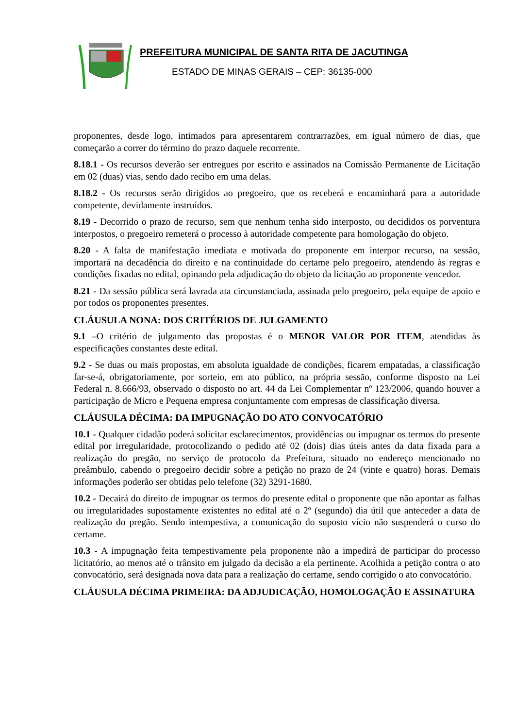PREFEITURA MUNICIPAL DE SANTA RITA DE JACUTINGA
ESTADO DE MINAS GERAIS – CEP: 36135-000
proponentes, desde logo, intimados para apresentarem contrarrazões, em igual número de dias, que começarão a correr do término do prazo daquele recorrente.
8.18.1 - Os recursos deverão ser entregues por escrito e assinados na Comissão Permanente de Licitação em 02 (duas) vias, sendo dado recibo em uma delas.
8.18.2 - Os recursos serão dirigidos ao pregoeiro, que os receberá e encaminhará para a autoridade competente, devidamente instruídos.
8.19 - Decorrido o prazo de recurso, sem que nenhum tenha sido interposto, ou decididos os porventura interpostos, o pregoeiro remeterá o processo à autoridade competente para homologação do objeto.
8.20 - A falta de manifestação imediata e motivada do proponente em interpor recurso, na sessão, importará na decadência do direito e na continuidade do certame pelo pregoeiro, atendendo às regras e condições fixadas no edital, opinando pela adjudicação do objeto da licitação ao proponente vencedor.
8.21 - Da sessão pública será lavrada ata circunstanciada, assinada pelo pregoeiro, pela equipe de apoio e por todos os proponentes presentes.
CLÁUSULA NONA: DOS CRITÉRIOS DE JULGAMENTO
9.1 –O critério de julgamento das propostas é o MENOR VALOR POR ITEM, atendidas às especificações constantes deste edital.
9.2 - Se duas ou mais propostas, em absoluta igualdade de condições, ficarem empatadas, a classificação far-se-á, obrigatoriamente, por sorteio, em ato público, na própria sessão, conforme disposto na Lei Federal n. 8.666/93, observado o disposto no art. 44 da Lei Complementar nº 123/2006, quando houver a participação de Micro e Pequena empresa conjuntamente com empresas de classificação diversa.
CLÁUSULA DÉCIMA: DA IMPUGNAÇÃO DO ATO CONVOCATÓRIO
10.1 - Qualquer cidadão poderá solicitar esclarecimentos, providências ou impugnar os termos do presente edital por irregularidade, protocolizando o pedido até 02 (dois) dias úteis antes da data fixada para a realização do pregão, no serviço de protocolo da Prefeitura, situado no endereço mencionado no preâmbulo, cabendo o pregoeiro decidir sobre a petição no prazo de 24 (vinte e quatro) horas. Demais informações poderão ser obtidas pelo telefone (32) 3291-1680.
10.2 - Decairá do direito de impugnar os termos do presente edital o proponente que não apontar as falhas ou irregularidades supostamente existentes no edital até o 2º (segundo) dia útil que anteceder a data de realização do pregão. Sendo intempestiva, a comunicação do suposto vício não suspenderá o curso do certame.
10.3 - A impugnação feita tempestivamente pela proponente não a impedirá de participar do processo licitatório, ao menos até o trânsito em julgado da decisão a ela pertinente. Acolhida a petição contra o ato convocatório, será designada nova data para a realização do certame, sendo corrigido o ato convocatório.
CLÁUSULA DÉCIMA PRIMEIRA: DA ADJUDICAÇÃO, HOMOLOGAÇÃO E ASSINATURA